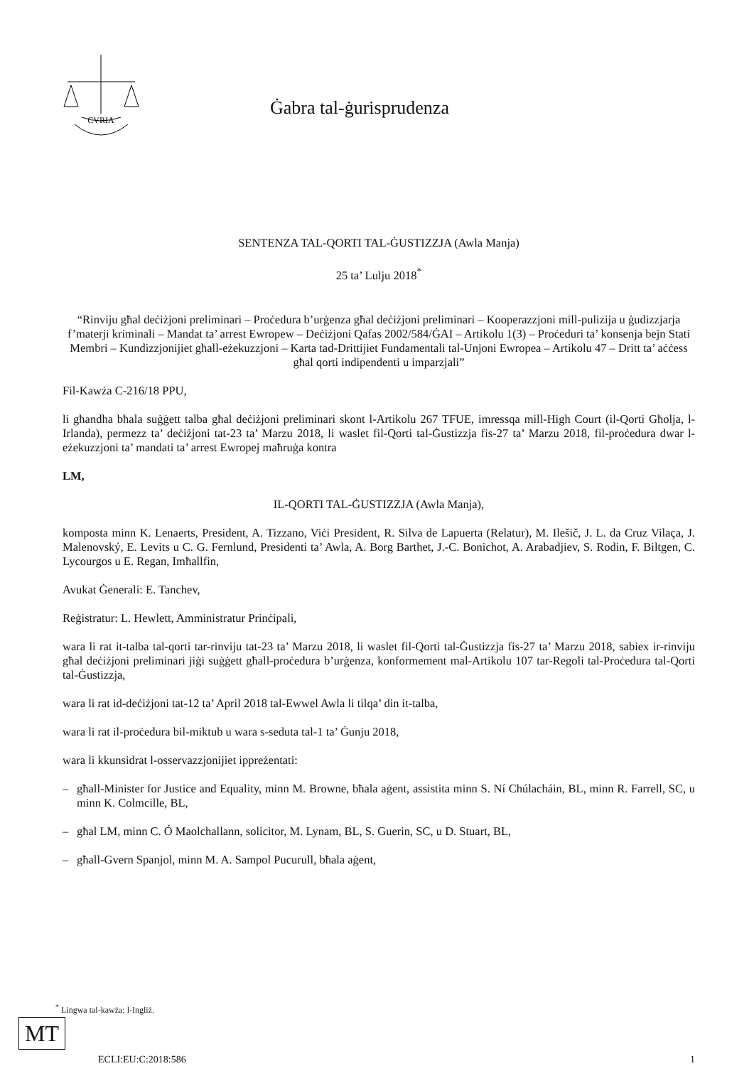CVRIA
Ġabra tal-ġurisprudenza
SENTENZA TAL-QORTI TAL-ĠUSTIZZJA (Awla Manja)
25 ta’ Lulju 2018<sup>*</sup>
“Rinviju għal deċiżjoni preliminari – Proċedura b’urġenza għal deċiżjoni preliminari – Kooperazzjoni mill-pulizija u ġudizzjarja f’materji kriminali – Mandat ta’ arrest Ewropew – Deċiżjoni Qafas 2002/584/ĠAI – Artikolu 1(3) – Proċeduri ta’ konsenja bejn Stati Membri – Kundizzjonijiet għall-eżekuzzjoni – Karta tad-Drittijiet Fundamentali tal-Unjoni Ewropea – Artikolu 47 – Dritt ta’ aċċess għal qorti indipendenti u imparzjali”
Fil-Kawża C-216/18 PPU,
li għandha bħala suġġett talba għal deċiżjoni preliminari skont l-Artikolu 267 TFUE, imressqa mill-High Court (il-Qorti Għolja, l-Irlanda), permezz ta’ deċiżjoni tat-23 ta’ Marzu 2018, li waslet fil-Qorti tal-Ġustizzja fis-27 ta’ Marzu 2018, fil-proċedura dwar l-eżekuzzjoni ta’ mandati ta’ arrest Ewropej maħruġa kontra
LM,
IL-QORTI TAL-ĠUSTIZZJA (Awla Manja),
komposta minn K. Lenaerts, President, A. Tizzano, Viċi President, R. Silva de Lapuerta (Relatur), M. Ilešič, J. L. da Cruz Vilaça, J. Malenovský, E. Levits u C. G. Fernlund, Presidenti ta’ Awla, A. Borg Barthet, J.-C. Bonichot, A. Arabadjiev, S. Rodin, F. Biltgen, C. Lycourgos u E. Regan, Imħallfin,
Avukat Ġenerali: E. Tanchev,
Reġistratur: L. Hewlett, Amministratur Prinċipali,
wara li rat it-talba tal-qorti tar-rinviju tat-23 ta’ Marzu 2018, li waslet fil-Qorti tal-Ġustizzja fis-27 ta’ Marzu 2018, sabiex ir-rinviju għal deċiżjoni preliminari jiġi suġġett għall-proċedura b’urġenza, konformement mal-Artikolu 107 tar-Regoli tal-Proċedura tal-Qorti tal-Ġustizzja,
wara li rat id-deċiżjoni tat-12 ta’ April 2018 tal-Ewwel Awla li tilqa’ din it-talba,
wara li rat il-proċedura bil-miktub u wara s-seduta tal-1 ta’ Ġunju 2018,
wara li kkunsidrat l-osservazzjonijiet ippreżentati:
– għall-Minister for Justice and Equality, minn M. Browne, bħala aġent, assistita minn S. Ní Chúlacháin, BL, minn R. Farrell, SC, u minn K. Colmcille, BL,
– għal LM, minn C. Ó Maolchallann, solicitor, M. Lynam, BL, S. Guerin, SC, u D. Stuart, BL,
– għall-Gvern Spanjol, minn M. A. Sampol Pucurull, bħala aġent,
<sup>*</sup> Lingwa tal-kawża: l-Ingliż.
MT
ECLI:EU:C:2018:586 1